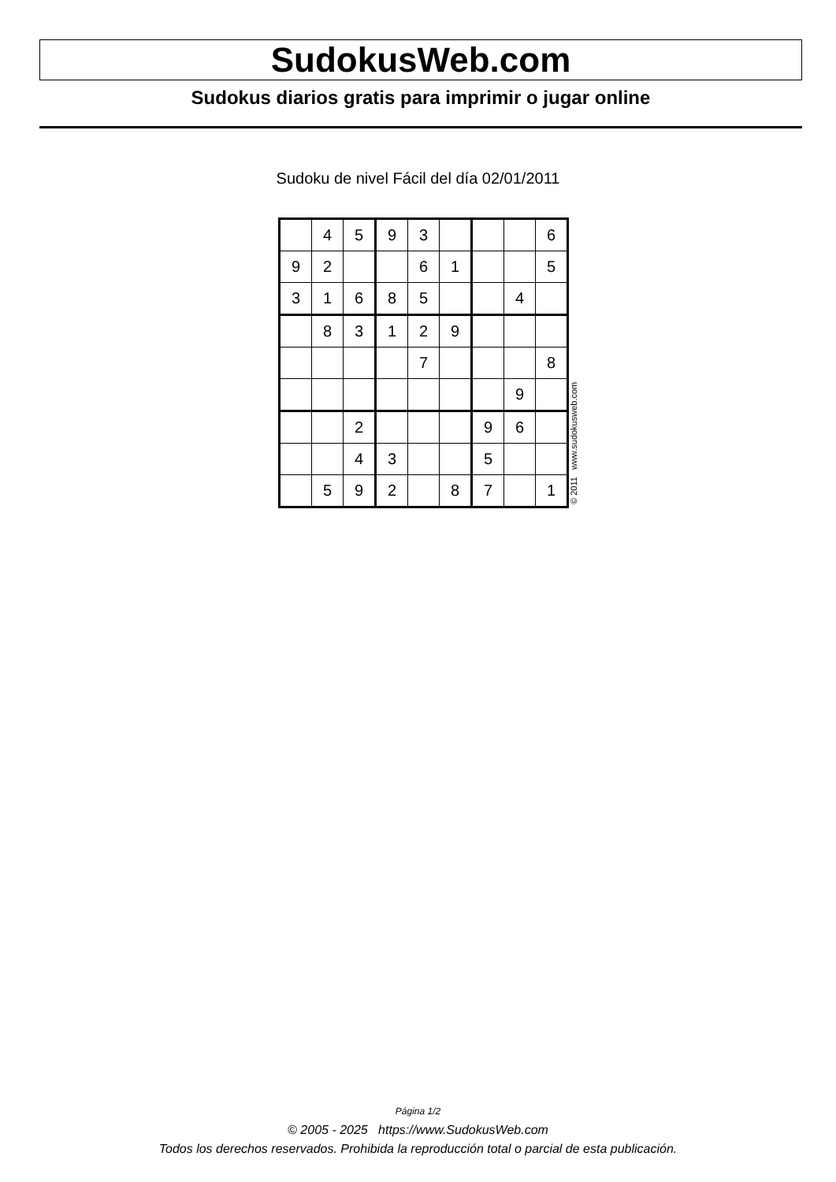SudokusWeb.com
Sudokus diarios gratis para imprimir o jugar online
Sudoku de nivel Fácil del día 02/01/2011
| | 4 | 5 | 9 | 3 | | | | 6 |
| 9 | 2 | | | 6 | 1 | | | 5 |
| 3 | 1 | 6 | 8 | 5 | | | 4 | |
| | 8 | 3 | 1 | 2 | 9 | | | |
| | | | | 7 | | | | 8 |
| | | | | | | | 9 | |
| | | 2 | | | | 9 | 6 | |
| | | 4 | 3 | | | 5 | | |
| | 5 | 9 | 2 | | 8 | 7 | | 1 |
© 2011 www.sudokusweb.com
Página 1/2
© 2005 - 2025 https://www.SudokusWeb.com
Todos los derechos reservados. Prohibida la reproducción total o parcial de esta publicación.